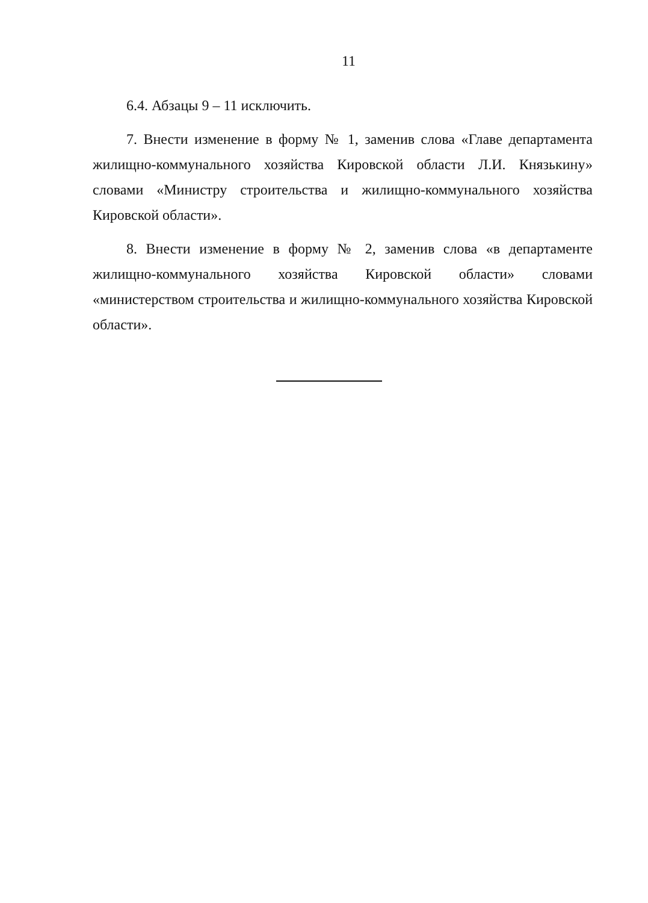11
6.4. Абзацы 9 – 11 исключить.
7. Внести изменение в форму № 1, заменив слова «Главе департамента жилищно-коммунального хозяйства Кировской области Л.И. Князькину» словами «Министру строительства и жилищно-коммунального хозяйства Кировской области».
8. Внести изменение в форму № 2, заменив слова «в департаменте жилищно-коммунального хозяйства Кировской области» словами «министерством строительства и жилищно-коммунального хозяйства Кировской области».